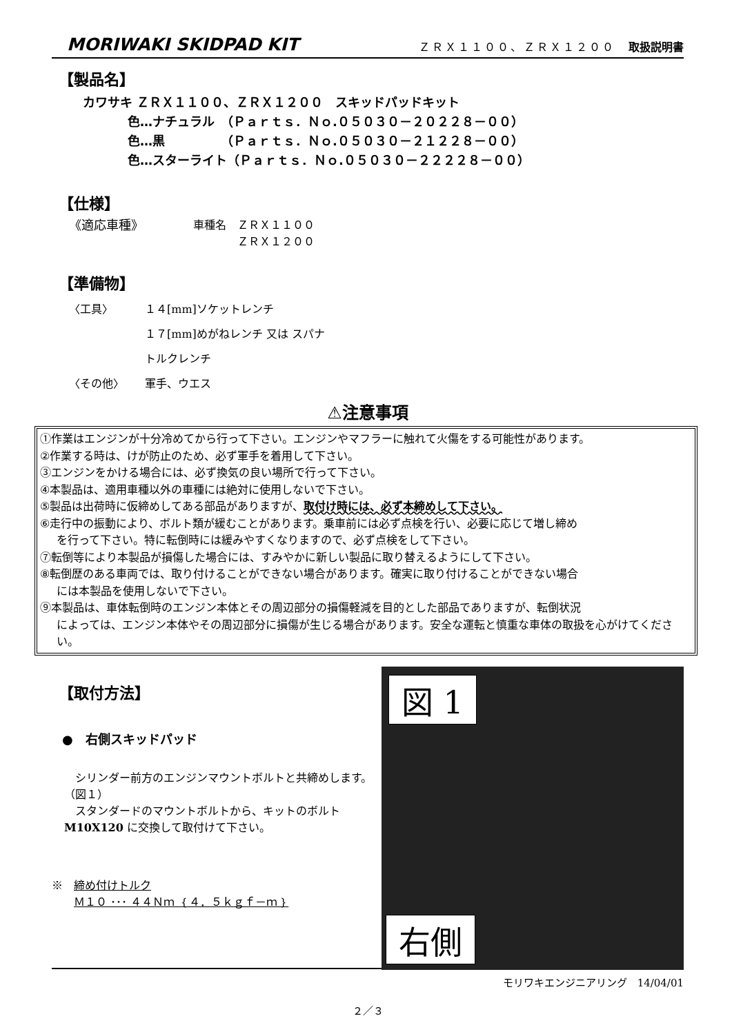MORIWAKI SKIDPAD KIT ＺＲＸ１１００、ＺＲＸ１２００　取扱説明書
【製品名】
カワサキ ＺＲＸ１１００、ＺＲＸ１２００　スキッドパッドキット
色…ナチュラル　（Ｐａｒｔｓ．Ｎｏ.０５０３０－２０２２８－００）
色…黒　　　　　（Ｐａｒｔｓ．Ｎｏ.０５０３０－２１２２８－００）
色…スターライト（Ｐａｒｔｓ．Ｎｏ.０５０３０－２２２２８－００）
【仕様】
《適応車種》 車種名　ＺＲＸ１１００
　　　　ＺＲＸ１２００
【準備物】
〈工具〉 １４[mm]ソケットレンチ
１７[mm]めがねレンチ 又は スパナ
トルクレンチ
〈その他〉 軍手、ウエス
⚠注意事項
①作業はエンジンが十分冷めてから行って下さい。エンジンやマフラーに触れて火傷をする可能性があります。
②作業する時は、けが防止のため、必ず軍手を着用して下さい。
③エンジンをかける場合には、必ず換気の良い場所で行って下さい。
④本製品は、適用車種以外の車種には絶対に使用しないで下さい。
⑤製品は出荷時に仮締めしてある部品がありますが、取付け時には、必ず本締めして下さい。
⑥走行中の振動により、ボルト類が緩むことがあります。乗車前には必ず点検を行い、必要に応じて増し締め
を行って下さい。特に転倒時には緩みやすくなりますので、必ず点検をして下さい。
⑦転倒等により本製品が損傷した場合には、すみやかに新しい製品に取り替えるようにして下さい。
⑧転倒歴のある車両では、取り付けることができない場合があります。確実に取り付けることができない場合
には本製品を使用しないで下さい。
⑨本製品は、車体転倒時のエンジン本体とその周辺部分の損傷軽減を目的とした部品でありますが、転倒状況
によっては、エンジン本体やその周辺部分に損傷が生じる場合があります。安全な運転と慎重な車体の取扱を心がけてください。
【取付方法】
●　右側スキッドパッド
　シリンダー前方のエンジンマウントボルトと共締めします。（図１）
　スタンダードのマウントボルトから、キットのボルトM10X120 に交換して取付けて下さい。
※　締め付けトルク
　　Ｍ１０ ･･･ ４４Ｎｍ ｛４．５ｋｇｆ－ｍ｝
図 1
右側
モリワキエンジニアリング　14/04/01
２／３